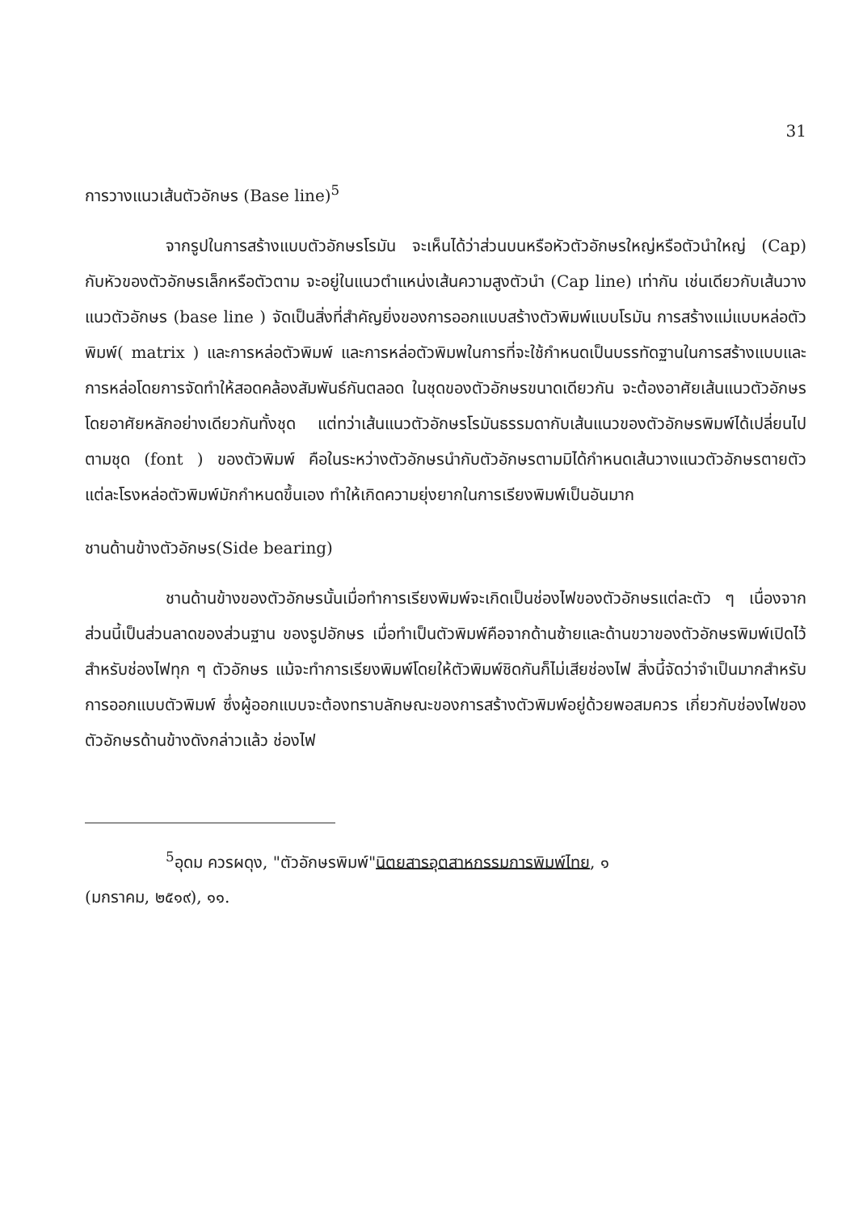31
การวางแนวเส้นตัวอักษร (Base line)<sup>5</sup>
จากรูปในการสร้างแบบตัวอักษรโรมัน จะเห็นได้ว่าส่วนบนหรือหัวตัวอักษรใหญ่หรือตัวนำใหญ่ (Cap) กับหัวของตัวอักษรเล็กหรือตัวตาม จะอยู่ในแนวตำแหน่งเส้นความสูงตัวนำ (Cap line) เท่ากัน เช่นเดียวกับเส้นวางแนวตัวอักษร (base line ) จัดเป็นสิ่งที่สำคัญยิ่งของการออกแบบสร้างตัวพิมพ์แบบโรมัน การสร้างแม่แบบหล่อตัวพิมพ์( matrix ) และการหล่อตัวพิมพ์ และการหล่อตัวพิมพในการที่จะใช้กำหนดเป็นบรรทัดฐานในการสร้างแบบและการหล่อโดยการจัดทำให้สอดคล้องสัมพันธ์กันตลอด ในชุดของตัวอักษรขนาดเดียวกัน จะต้องอาศัยเส้นแนวตัวอักษร โดยอาศัยหลักอย่างเดียวกันทั้งชุด แต่ทว่าเส้นแนวตัวอักษรโรมันธรรมดากับเส้นแนวของตัวอักษรพิมพ์ได้เปลี่ยนไปตามชุด (font ) ของตัวพิมพ์ คือในระหว่างตัวอักษรนำกับตัวอักษรตามมิได้กำหนดเส้นวางแนวตัวอักษรตายตัว แต่ละโรงหล่อตัวพิมพ์มักกำหนดขึ้นเอง ทำให้เกิดความยุ่งยากในการเรียงพิมพ์เป็นอันมาก
ชานด้านข้างตัวอักษร(Side bearing)
ชานด้านข้างของตัวอักษรนั้นเมื่อทำการเรียงพิมพ์จะเกิดเป็นช่องไฟของตัวอักษรแต่ละตัว ๆ เนื่องจากส่วนนี้เป็นส่วนลาดของส่วนฐาน ของรูปอักษร เมื่อทำเป็นตัวพิมพ์คือจากด้านซ้ายและด้านขวาของตัวอักษรพิมพ์เปิดไว้สำหรับช่องไฟทุก ๆ ตัวอักษร แม้จะทำการเรียงพิมพ์โดยให้ตัวพิมพ์ชิดกันก็ไม่เสียช่องไฟ สิ่งนี้จัดว่าจำเป็นมากสำหรับการออกแบบตัวพิมพ์ ซึ่งผู้ออกแบบจะต้องทราบลักษณะของการสร้างตัวพิมพ์อยู่ด้วยพอสมควร เกี่ยวกับช่องไฟของตัวอักษรด้านข้างดังกล่าวแล้ว ช่องไฟ
<sup>5</sup> อุดม ควรผดุง, "ตัวอักษรพิมพ์"นิตยสาร อุตสาหกรรมการพิมพ์ไทย, ๑
(มกราคม, ๒๕๑๙), ๑๑.